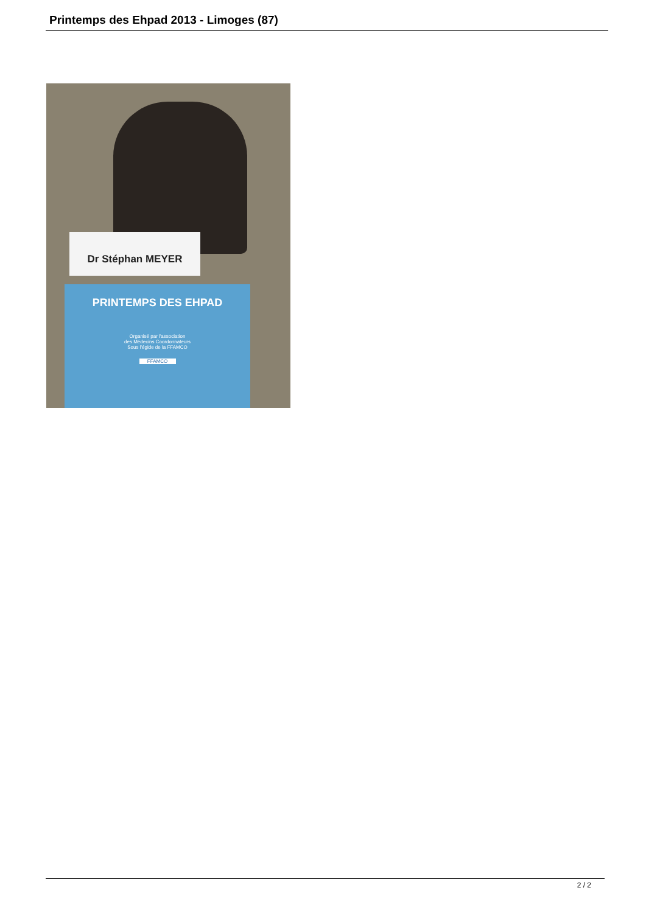Printemps des Ehpad 2013 - Limoges (87)
Dr Stéphan MEYER
PRINTEMPS DES EHPAD
Organisé par l'association
des Médecins Coordonnateurs
Sous l'égide de la FFAMCO
FFAMCO
2 / 2